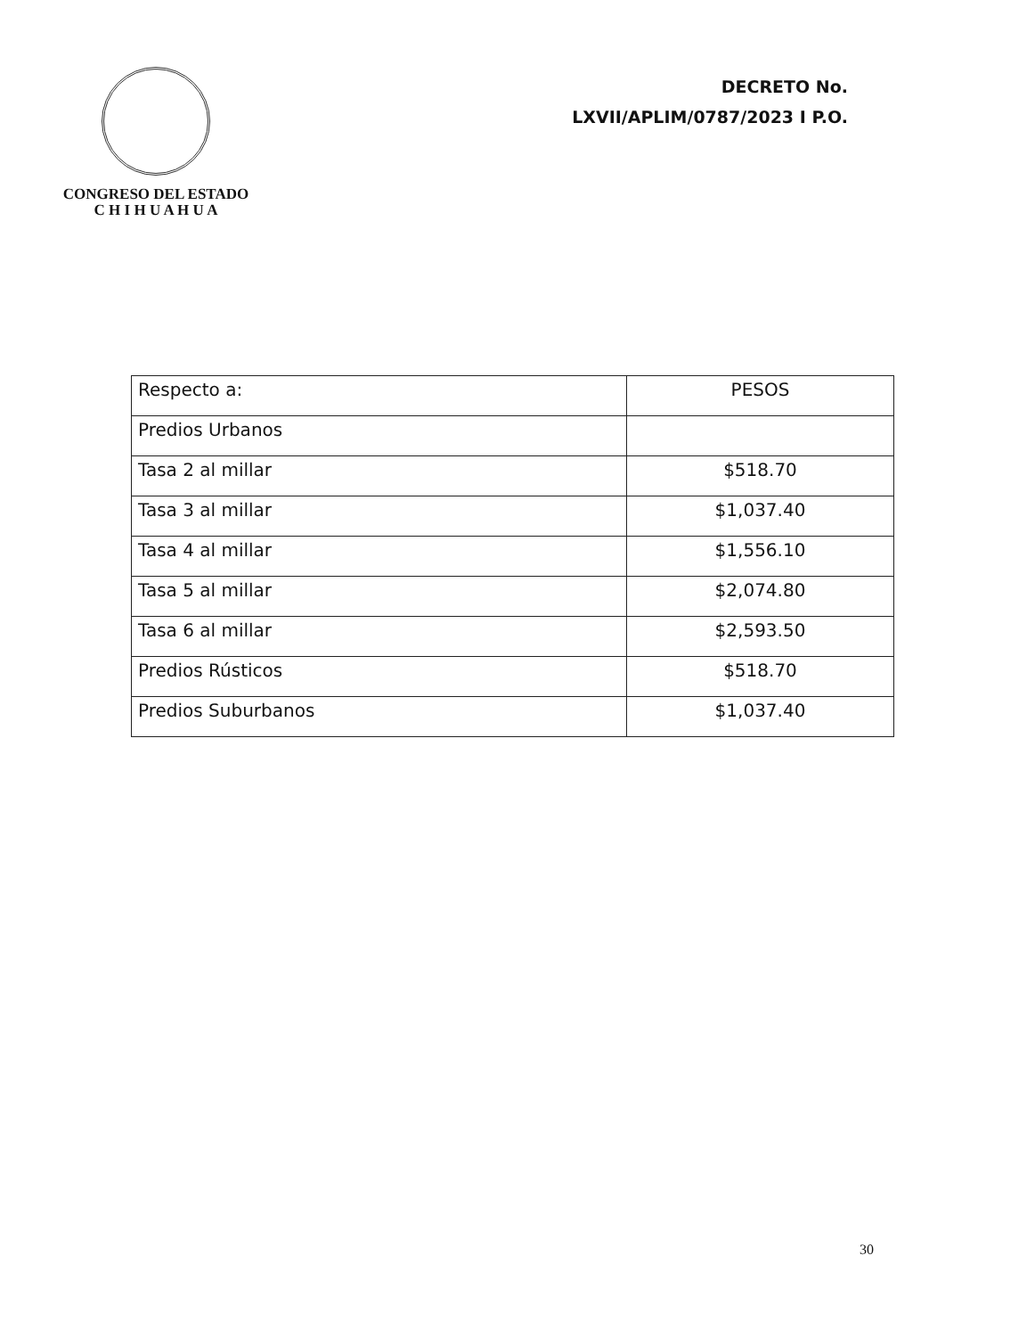CONGRESO DEL ESTADO
C H I H U A H U A
DECRETO No.
LXVII/APLIM/0787/2023 I P.O.
| Respecto a: | PESOS |
| Predios Urbanos | |
| Tasa 2 al millar | $518.70 |
| Tasa 3 al millar | $1,037.40 |
| Tasa 4 al millar | $1,556.10 |
| Tasa 5 al millar | $2,074.80 |
| Tasa 6 al millar | $2,593.50 |
| Predios Rústicos | $518.70 |
| Predios Suburbanos | $1,037.40 |
30